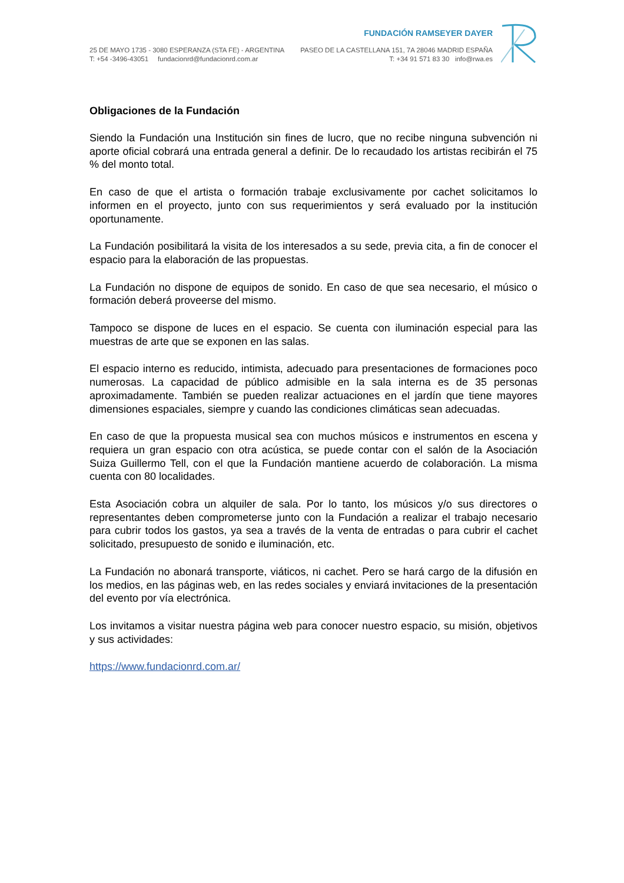25 DE MAYO 1735 - 3080 ESPERANZA (STA FE) - ARGENTINA
T: +54 -3496-43051 fundacionrd@fundacionrd.com.ar
FUNDACIÓN RAMSEYER DAYER
PASEO DE LA CASTELLANA 151, 7A 28046 MADRID ESPAÑA
T: +34 91 571 83 30 info@rwa.es
Obligaciones de la Fundación
Siendo la Fundación una Institución sin fines de lucro, que no recibe ninguna subvención ni aporte oficial cobrará una entrada general a definir. De lo recaudado los artistas recibirán el 75 % del monto total.
En caso de que el artista o formación trabaje exclusivamente por cachet solicitamos lo informen en el proyecto, junto con sus requerimientos y será evaluado por la institución oportunamente.
La Fundación posibilitará la visita de los interesados a su sede, previa cita, a fin de conocer el espacio para la elaboración de las propuestas.
La Fundación no dispone de equipos de sonido. En caso de que sea necesario, el músico o formación deberá proveerse del mismo.
Tampoco se dispone de luces en el espacio. Se cuenta con iluminación especial para las muestras de arte que se exponen en las salas.
El espacio interno es reducido, intimista, adecuado para presentaciones de formaciones poco numerosas. La capacidad de público admisible en la sala interna es de 35 personas aproximadamente. También se pueden realizar actuaciones en el jardín que tiene mayores dimensiones espaciales, siempre y cuando las condiciones climáticas sean adecuadas.
En caso de que la propuesta musical sea con muchos músicos e instrumentos en escena y requiera un gran espacio con otra acústica, se puede contar con el salón de la Asociación Suiza Guillermo Tell, con el que la Fundación mantiene acuerdo de colaboración. La misma cuenta con 80 localidades.
Esta Asociación cobra un alquiler de sala. Por lo tanto, los músicos y/o sus directores o representantes deben comprometerse junto con la Fundación a realizar el trabajo necesario para cubrir todos los gastos, ya sea a través de la venta de entradas o para cubrir el cachet solicitado, presupuesto de sonido e iluminación, etc.
La Fundación no abonará transporte, viáticos, ni cachet. Pero se hará cargo de la difusión en los medios, en las páginas web, en las redes sociales y enviará invitaciones de la presentación del evento por vía electrónica.
Los invitamos a visitar nuestra página web para conocer nuestro espacio, su misión, objetivos y sus actividades:
https://www.fundacionrd.com.ar/